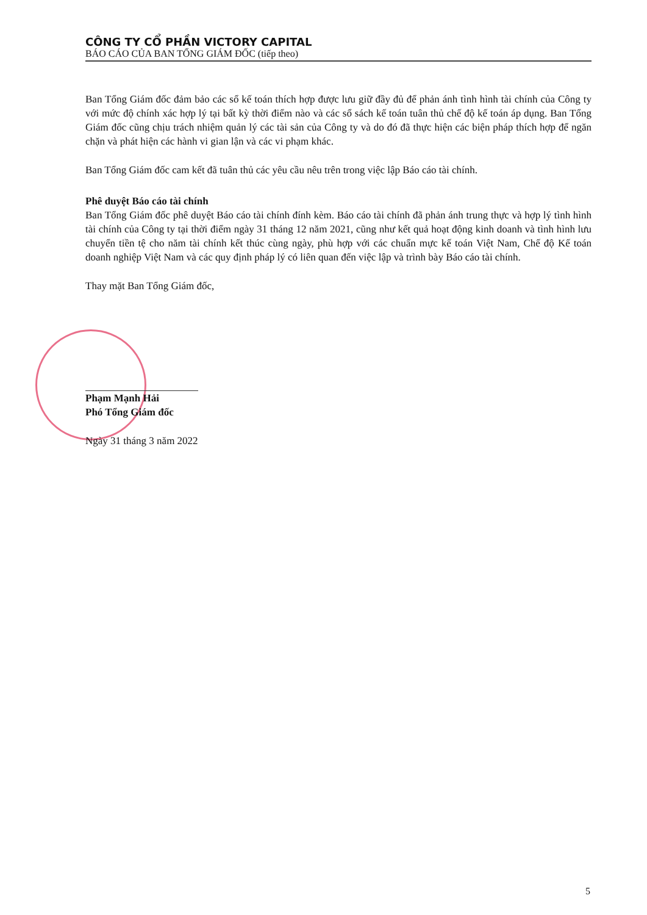CÔNG TY CỔ PHẦN VICTORY CAPITAL
BÁO CÁO CỦA BAN TỔNG GIÁM ĐỐC (tiếp theo)
Ban Tổng Giám đốc đảm bảo các sổ kế toán thích hợp được lưu giữ đầy đủ để phản ánh tình hình tài chính của Công ty với mức độ chính xác hợp lý tại bất kỳ thời điểm nào và các sổ sách kế toán tuân thủ chế độ kế toán áp dụng. Ban Tổng Giám đốc cũng chịu trách nhiệm quản lý các tài sản của Công ty và do đó đã thực hiện các biện pháp thích hợp để ngăn chặn và phát hiện các hành vi gian lận và các vi phạm khác.
Ban Tổng Giám đốc cam kết đã tuân thủ các yêu cầu nêu trên trong việc lập Báo cáo tài chính.
Phê duyệt Báo cáo tài chính
Ban Tổng Giám đốc phê duyệt Báo cáo tài chính đính kèm. Báo cáo tài chính đã phản ánh trung thực và hợp lý tình hình tài chính của Công ty tại thời điểm ngày 31 tháng 12 năm 2021, cũng như kết quả hoạt động kinh doanh và tình hình lưu chuyển tiền tệ cho năm tài chính kết thúc cùng ngày, phù hợp với các chuẩn mực kế toán Việt Nam, Chế độ Kế toán doanh nghiệp Việt Nam và các quy định pháp lý có liên quan đến việc lập và trình bày Báo cáo tài chính.
Thay mặt Ban Tổng Giám đốc,
Phạm Mạnh Hải
Phó Tổng Giám đốc
Ngày 31 tháng 3 năm 2022
5